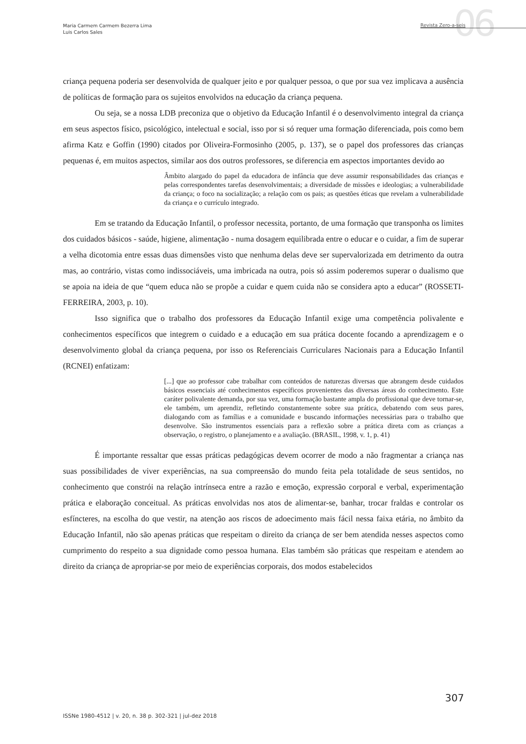Maria Carmem Carmem Bezerra Lima
Luis Carlos Sales
06
Revista Zero-a-seis
criança pequena poderia ser desenvolvida de qualquer jeito e por qualquer pessoa, o que por sua vez implicava a ausência de políticas de formação para os sujeitos envolvidos na educação da criança pequena.
Ou seja, se a nossa LDB preconiza que o objetivo da Educação Infantil é o desenvolvimento integral da criança em seus aspectos físico, psicológico, intelectual e social, isso por si só requer uma formação diferenciada, pois como bem afirma Katz e Goffin (1990) citados por Oliveira-Formosinho (2005, p. 137), se o papel dos professores das crianças pequenas é, em muitos aspectos, similar aos dos outros professores, se diferencia em aspectos importantes devido ao
Âmbito alargado do papel da educadora de infância que deve assumir responsabilidades das crianças e pelas correspondentes tarefas desenvolvimentais; a diversidade de missões e ideologias; a vulnerabilidade da criança; o foco na socialização; a relação com os pais; as questões éticas que revelam a vulnerabilidade da criança e o currículo integrado.
Em se tratando da Educação Infantil, o professor necessita, portanto, de uma formação que transponha os limites dos cuidados básicos - saúde, higiene, alimentação - numa dosagem equilibrada entre o educar e o cuidar, a fim de superar a velha dicotomia entre essas duas dimensões visto que nenhuma delas deve ser supervalorizada em detrimento da outra mas, ao contrário, vistas como indissociáveis, uma imbricada na outra, pois só assim poderemos superar o dualismo que se apoia na ideia de que “quem educa não se propõe a cuidar e quem cuida não se considera apto a educar” (ROSSETI-FERREIRA, 2003, p. 10).
Isso significa que o trabalho dos professores da Educação Infantil exige uma competência polivalente e conhecimentos específicos que integrem o cuidado e a educação em sua prática docente focando a aprendizagem e o desenvolvimento global da criança pequena, por isso os Referenciais Curriculares Nacionais para a Educação Infantil (RCNEI) enfatizam:
[...] que ao professor cabe trabalhar com conteúdos de naturezas diversas que abrangem desde cuidados básicos essenciais até conhecimentos específicos provenientes das diversas áreas do conhecimento. Este caráter polivalente demanda, por sua vez, uma formação bastante ampla do profissional que deve tornar-se, ele também, um aprendiz, refletindo constantemente sobre sua prática, debatendo com seus pares, dialogando com as famílias e a comunidade e buscando informações necessárias para o trabalho que desenvolve. São instrumentos essenciais para a reflexão sobre a prática direta com as crianças a observação, o registro, o planejamento e a avaliação. (BRASIL, 1998, v. 1, p. 41)
É importante ressaltar que essas práticas pedagógicas devem ocorrer de modo a não fragmentar a criança nas suas possibilidades de viver experiências, na sua compreensão do mundo feita pela totalidade de seus sentidos, no conhecimento que constrói na relação intrínseca entre a razão e emoção, expressão corporal e verbal, experimentação prática e elaboração conceitual. As práticas envolvidas nos atos de alimentar-se, banhar, trocar fraldas e controlar os esfíncteres, na escolha do que vestir, na atenção aos riscos de adoecimento mais fácil nessa faixa etária, no âmbito da Educação Infantil, não são apenas práticas que respeitam o direito da criança de ser bem atendida nesses aspectos como cumprimento do respeito a sua dignidade como pessoa humana. Elas também são práticas que respeitam e atendem ao direito da criança de apropriar-se por meio de experiências corporais, dos modos estabelecidos
307
ISSNe 1980-4512 | v. 20, n. 38 p. 302-321 | jul-dez 2018